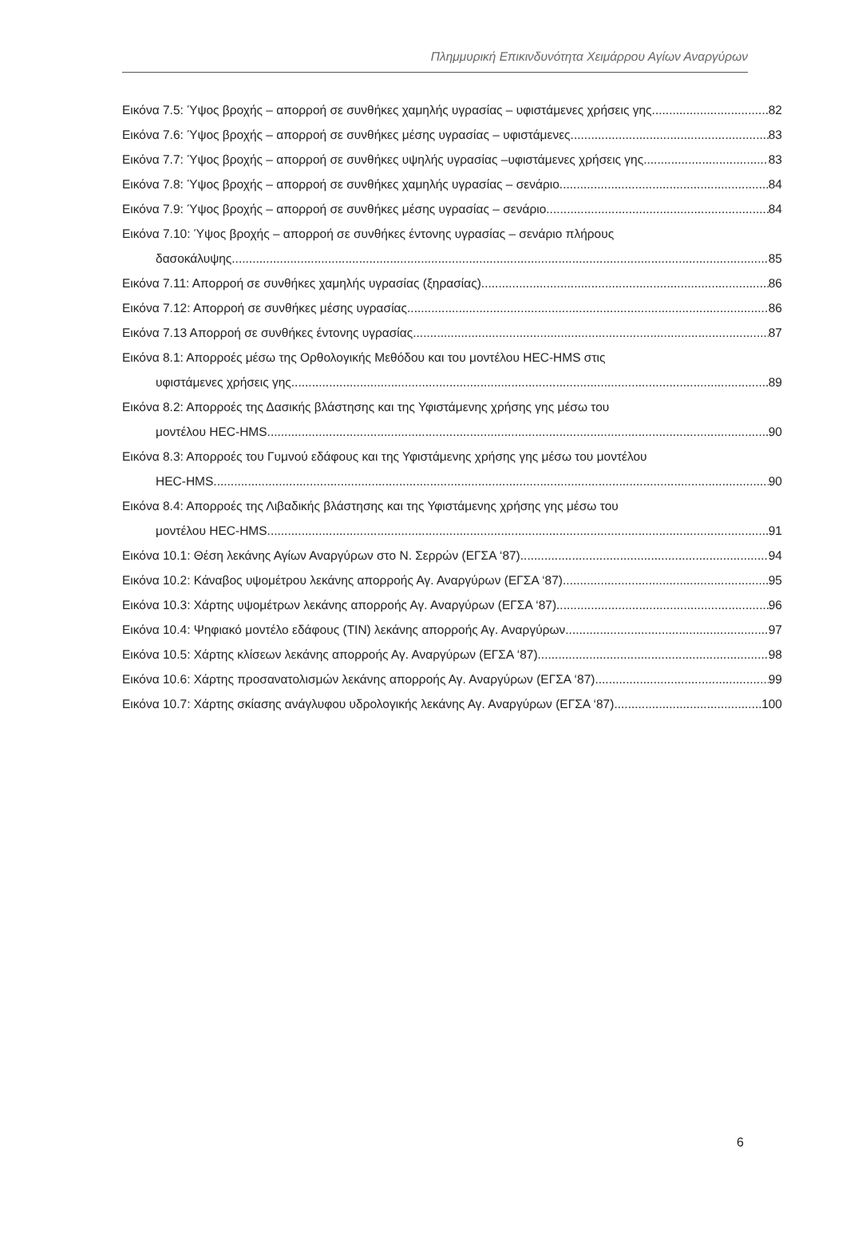Πλημμυρική Επικινδυνότητα Χειμάρρου Αγίων Αναργύρων
Εικόνα 7.5: Ύψος βροχής – απορροή σε συνθήκες χαμηλής υγρασίας – υφιστάμενες χρήσεις γης 82
Εικόνα 7.6: Ύψος βροχής – απορροή σε συνθήκες μέσης υγρασίας – υφιστάμενες 83
Εικόνα 7.7: Ύψος βροχής – απορροή σε συνθήκες υψηλής υγρασίας –υφιστάμενες χρήσεις γης 83
Εικόνα 7.8: Ύψος βροχής – απορροή σε συνθήκες χαμηλής υγρασίας – σενάριο 84
Εικόνα 7.9: Ύψος βροχής – απορροή σε συνθήκες μέσης υγρασίας – σενάριο 84
Εικόνα 7.10: Ύψος βροχής – απορροή σε συνθήκες έντονης υγρασίας – σενάριο πλήρους
δασοκάλυψης 85
Εικόνα 7.11: Απορροή σε συνθήκες χαμηλής υγρασίας (ξηρασίας) 86
Εικόνα 7.12: Απορροή σε συνθήκες μέσης υγρασίας 86
Εικόνα 7.13 Απορροή σε συνθήκες έντονης υγρασίας 87
Εικόνα 8.1: Απορροές μέσω της Ορθολογικής Μεθόδου και του μοντέλου HEC-HMS στις
υφιστάμενες χρήσεις γης. 89
Εικόνα 8.2: Απορροές της Δασικής βλάστησης και της Υφιστάμενης χρήσης γης μέσω του
μοντέλου HEC-HMS. 90
Εικόνα 8.3: Απορροές του Γυμνού εδάφους και της Υφιστάμενης χρήσης γης μέσω του μοντέλου
HEC-HMS. 90
Εικόνα 8.4: Απορροές της Λιβαδικής βλάστησης και της Υφιστάμενης χρήσης γης μέσω του
μοντέλου HEC-HMS. 91
Εικόνα 10.1: Θέση λεκάνης Αγίων Αναργύρων στο Ν. Σερρών (ΕΓΣΑ ‘87) 94
Εικόνα 10.2: Κάναβος υψομέτρου λεκάνης απορροής Αγ. Αναργύρων (ΕΓΣΑ ‘87) 95
Εικόνα 10.3: Χάρτης υψομέτρων λεκάνης απορροής Αγ. Αναργύρων (ΕΓΣΑ ‘87) 96
Εικόνα 10.4: Ψηφιακό μοντέλο εδάφους (TIN) λεκάνης απορροής Αγ. Αναργύρων 97
Εικόνα 10.5: Χάρτης κλίσεων λεκάνης απορροής Αγ. Αναργύρων (ΕΓΣΑ ‘87) 98
Εικόνα 10.6: Χάρτης προσανατολισμών λεκάνης απορροής Αγ. Αναργύρων (ΕΓΣΑ ‘87) 99
Εικόνα 10.7: Χάρτης σκίασης ανάγλυφου υδρολογικής λεκάνης Αγ. Αναργύρων (ΕΓΣΑ ‘87) 100
6